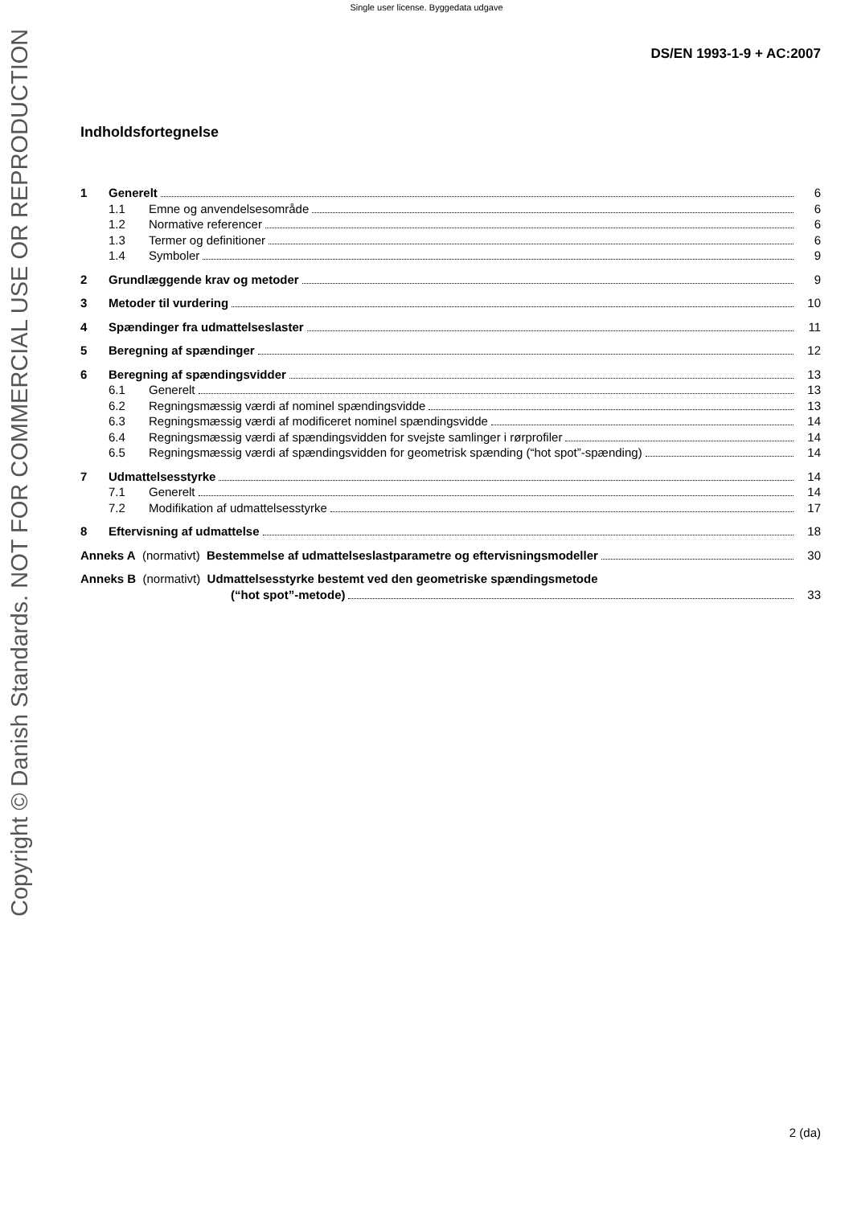Single user license. Byggedata udgave
DS/EN 1993-1-9 + AC:2007
Indholdsfortegnelse
1 Generelt 6
1.1 Emne og anvendelsesområde 6
1.2 Normative referencer 6
1.3 Termer og definitioner 6
1.4 Symboler 9
2 Grundlæggende krav og metoder 9
3 Metoder til vurdering 10
4 Spændinger fra udmattelseslaster 11
5 Beregning af spændinger 12
6 Beregning af spændingsvidder 13
6.1 Generelt 13
6.2 Regningsmæssig værdi af nominel spændingsvidde 13
6.3 Regningsmæssig værdi af modificeret nominel spændingsvidde 14
6.4 Regningsmæssig værdi af spændingsvidden for svejste samlinger i rørprofiler 14
6.5 Regningsmæssig værdi af spændingsvidden for geometrisk spænding (“hot spot”-spænding) 14
7 Udmattelsesstyrke 14
7.1 Generelt 14
7.2 Modifikation af udmattelsesstyrke 17
8 Eftervisning af udmattelse 18
Anneks A (normativt) Bestemmelse af udmattelseslastparametre og eftervisningsmodeller 30
Anneks B (normativt) Udmattelsesstyrke bestemt ved den geometriske spændingsmetode
(“hot spot”-metode) 33
Copyright © Danish Standards. NOT FOR COMMERCIAL USE OR REPRODUCTION
2 (da)